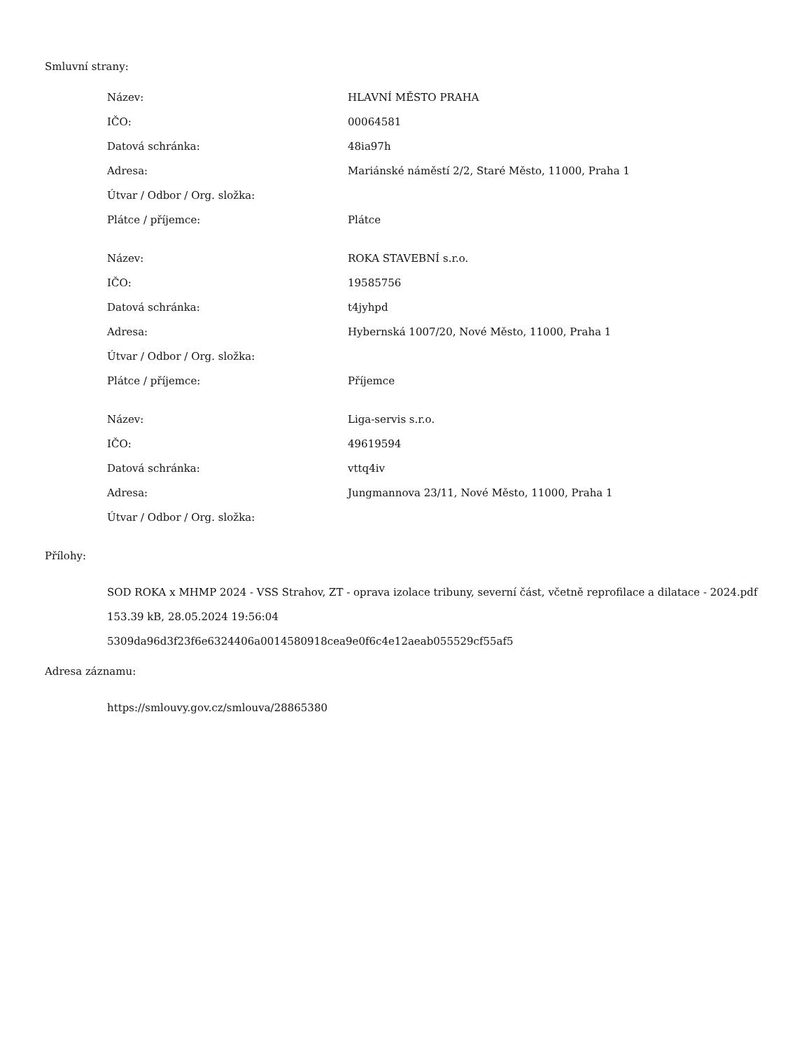Smluvní strany:
| Název: | HLAVNÍ MĚSTO PRAHA |
| IČO: | 00064581 |
| Datová schránka: | 48ia97h |
| Adresa: | Mariánské náměstí 2/2, Staré Město, 11000, Praha 1 |
| Útvar / Odbor / Org. složka: | |
| Plátce / příjemce: | Plátce |
| Název: | ROKA STAVEBNÍ s.r.o. |
| IČO: | 19585756 |
| Datová schránka: | t4jyhpd |
| Adresa: | Hybernská 1007/20, Nové Město, 11000, Praha 1 |
| Útvar / Odbor / Org. složka: | |
| Plátce / příjemce: | Příjemce |
| Název: | Liga-servis s.r.o. |
| IČO: | 49619594 |
| Datová schránka: | vttq4iv |
| Adresa: | Jungmannova 23/11, Nové Město, 11000, Praha 1 |
| Útvar / Odbor / Org. složka: | |
Přílohy:
SOD ROKA x MHMP 2024 - VSS Strahov, ZT - oprava izolace tribuny, severní část, včetně reprofilace a dilatace - 2024.pdf
153.39 kB, 28.05.2024 19:56:04
5309da96d3f23f6e6324406a0014580918cea9e0f6c4e12aeab055529cf55af5
Adresa záznamu:
https://smlouvy.gov.cz/smlouva/28865380